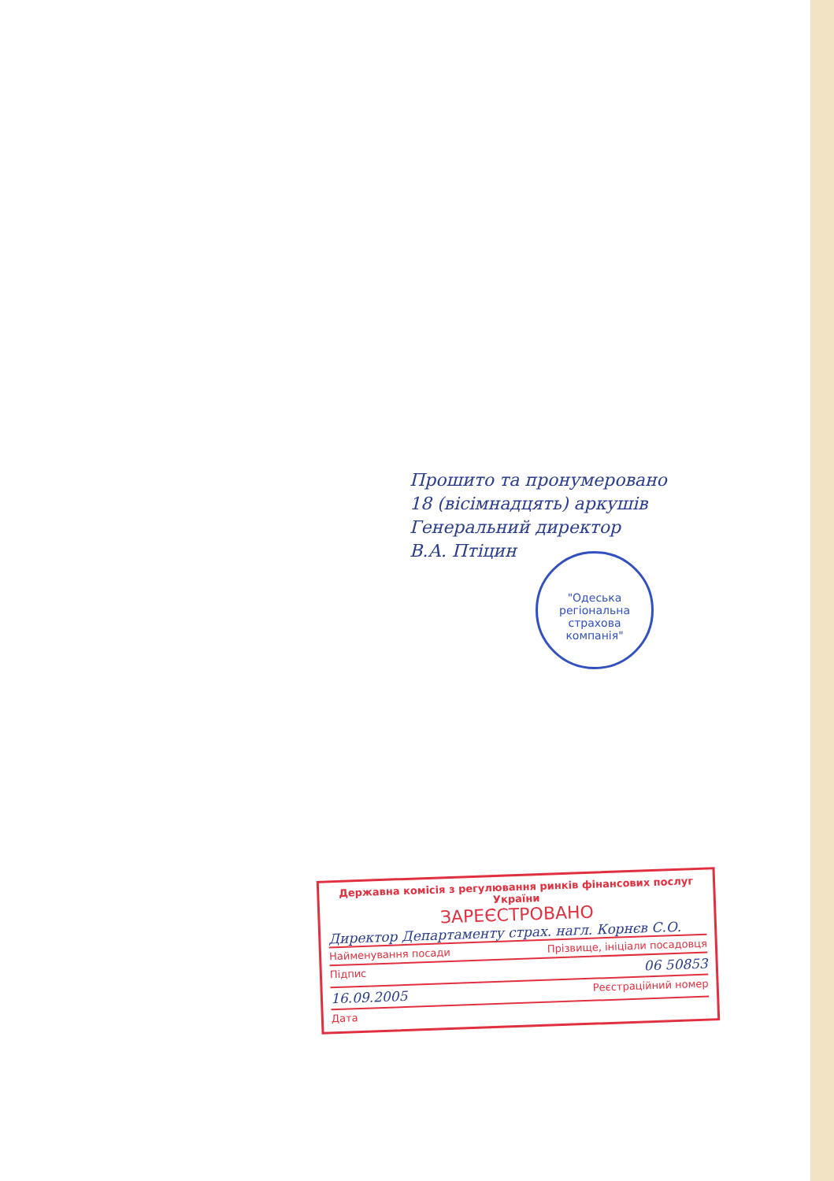Прошито та пронумеровано
18 (вісімнадцять) аркушів
Генеральний директор
В.А. Птіцин
"Одеська регіональна страхова компанія"
Державна комісія з регулювання ринків фінансових послуг України
ЗАРЕЄСТРОВАНО
Директор Департаменту страх. нагл. Корнєв С.О.
Найменування посади Прізвище, ініціали посадовця
Підпис 06 50853
16.09.2005 Реєстраційний номер
Дата